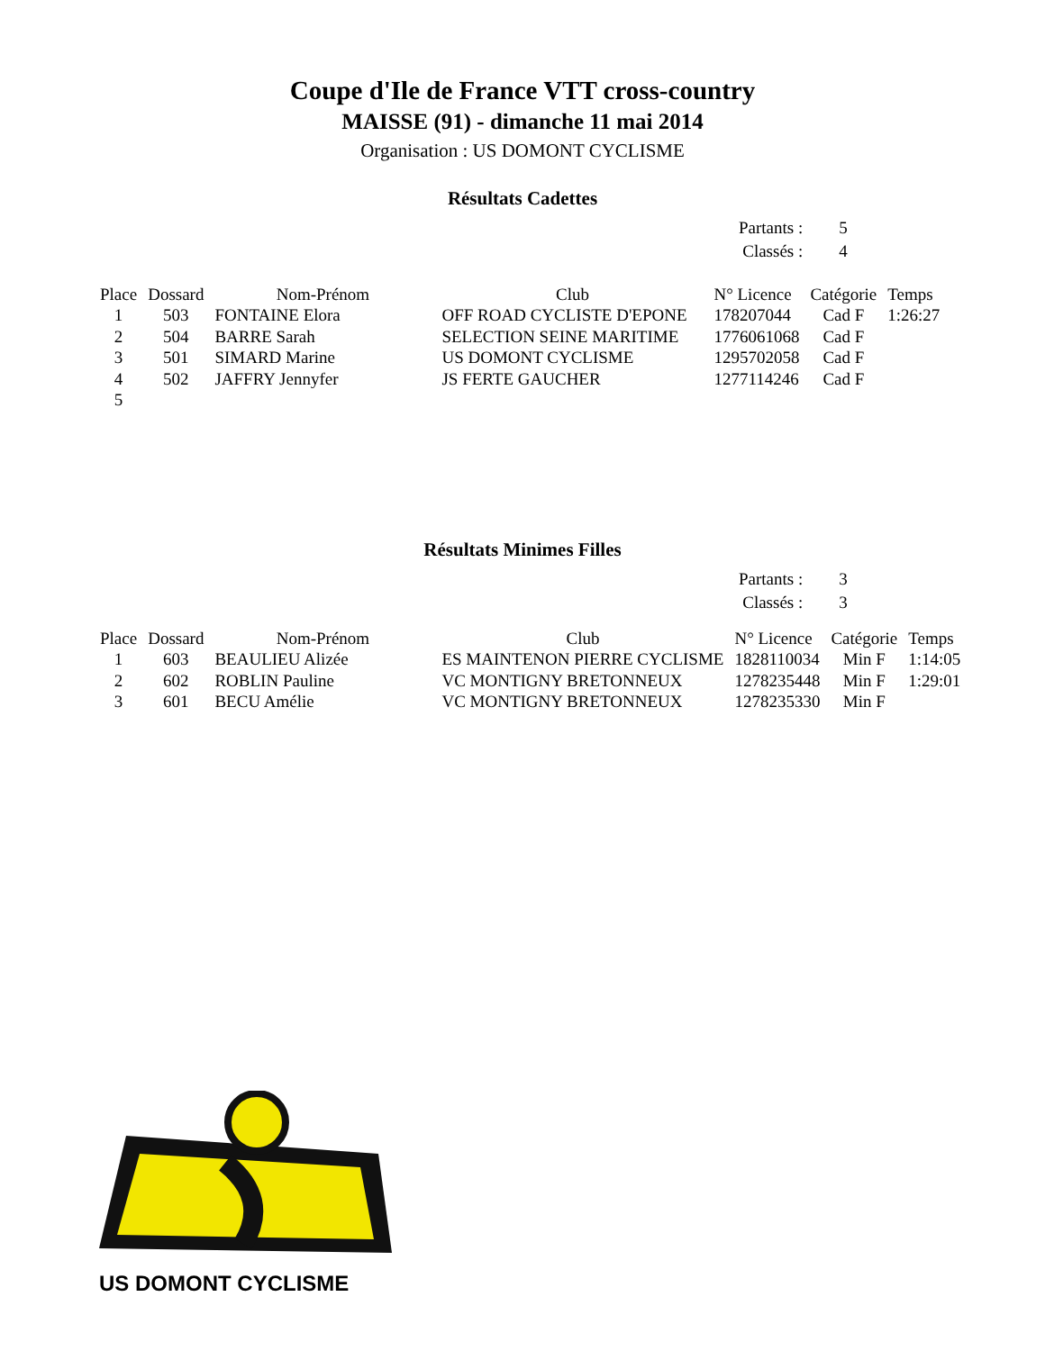Coupe d'Ile de France VTT cross-country
MAISSE (91) - dimanche 11 mai 2014
Organisation : US DOMONT CYCLISME
Résultats Cadettes
| Partants : | 5 |
| Classés : | 4 |
| Place | Dossard | Nom-Prénom | Club | N° Licence | Catégorie | Temps |
| --- | --- | --- | --- | --- | --- | --- |
| 1 | 503 | FONTAINE Elora | OFF ROAD CYCLISTE D'EPONE | 178207044 | Cad F | 1:26:27 |
| 2 | 504 | BARRE Sarah | SELECTION SEINE MARITIME | 1776061068 | Cad F | |
| 3 | 501 | SIMARD Marine | US DOMONT CYCLISME | 1295702058 | Cad F | |
| 4 | 502 | JAFFRY Jennyfer | JS FERTE GAUCHER | 1277114246 | Cad F | |
| 5 | | | | | | |
Résultats Minimes Filles
| Partants : | 3 |
| Classés : | 3 |
| Place | Dossard | Nom-Prénom | Club | N° Licence | Catégorie | Temps |
| --- | --- | --- | --- | --- | --- | --- |
| 1 | 603 | BEAULIEU Alizée | ES MAINTENON PIERRE CYCLISME | 1828110034 | Min F | 1:14:05 |
| 2 | 602 | ROBLIN Pauline | VC MONTIGNY BRETONNEUX | 1278235448 | Min F | 1:29:01 |
| 3 | 601 | BECU Amélie | VC MONTIGNY BRETONNEUX | 1278235330 | Min F | |
US DOMONT CYCLISME